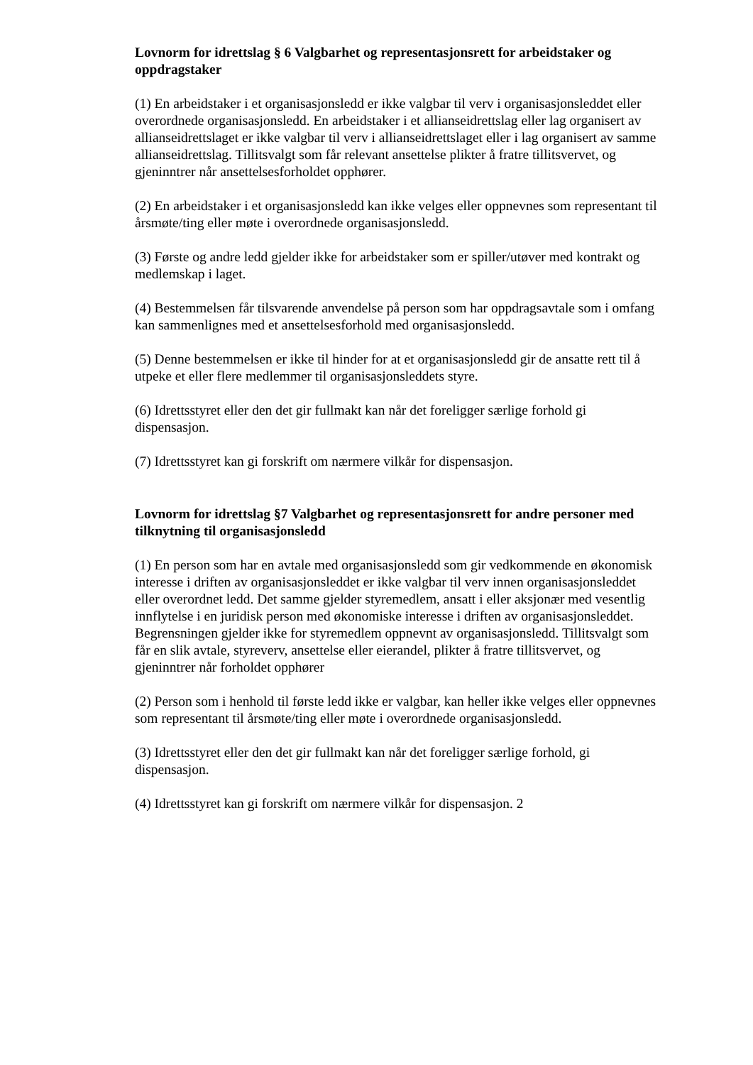Lovnorm for idrettslag § 6 Valgbarhet og representasjonsrett for arbeidstaker og oppdragstaker
(1) En arbeidstaker i et organisasjonsledd er ikke valgbar til verv i organisasjonsleddet eller overordnede organisasjonsledd. En arbeidstaker i et allianseidrettslag eller lag organisert av allianseidrettslaget er ikke valgbar til verv i allianseidrettslaget eller i lag organisert av samme allianseidrettslag. Tillitsvalgt som får relevant ansettelse plikter å fratre tillitsvervet, og gjeninntrer når ansettelsesforholdet opphører.
(2) En arbeidstaker i et organisasjonsledd kan ikke velges eller oppnevnes som representant til årsmøte/ting eller møte i overordnede organisasjonsledd.
(3) Første og andre ledd gjelder ikke for arbeidstaker som er spiller/utøver med kontrakt og medlemskap i laget.
(4) Bestemmelsen får tilsvarende anvendelse på person som har oppdragsavtale som i omfang kan sammenlignes med et ansettelsesforhold med organisasjonsledd.
(5) Denne bestemmelsen er ikke til hinder for at et organisasjonsledd gir de ansatte rett til å utpeke et eller flere medlemmer til organisasjonsleddets styre.
(6) Idrettsstyret eller den det gir fullmakt kan når det foreligger særlige forhold gi dispensasjon.
(7) Idrettsstyret kan gi forskrift om nærmere vilkår for dispensasjon.
Lovnorm for idrettslag §7 Valgbarhet og representasjonsrett for andre personer med tilknytning til organisasjonsledd
(1) En person som har en avtale med organisasjonsledd som gir vedkommende en økonomisk interesse i driften av organisasjonsleddet er ikke valgbar til verv innen organisasjonsleddet eller overordnet ledd. Det samme gjelder styremedlem, ansatt i eller aksjonær med vesentlig innflytelse i en juridisk person med økonomiske interesse i driften av organisasjonsleddet. Begrensningen gjelder ikke for styremedlem oppnevnt av organisasjonsledd. Tillitsvalgt som får en slik avtale, styreverv, ansettelse eller eierandel, plikter å fratre tillitsvervet, og gjeninntrer når forholdet opphører
(2) Person som i henhold til første ledd ikke er valgbar, kan heller ikke velges eller oppnevnes som representant til årsmøte/ting eller møte i overordnede organisasjonsledd.
(3) Idrettsstyret eller den det gir fullmakt kan når det foreligger særlige forhold, gi dispensasjon.
(4) Idrettsstyret kan gi forskrift om nærmere vilkår for dispensasjon. 2